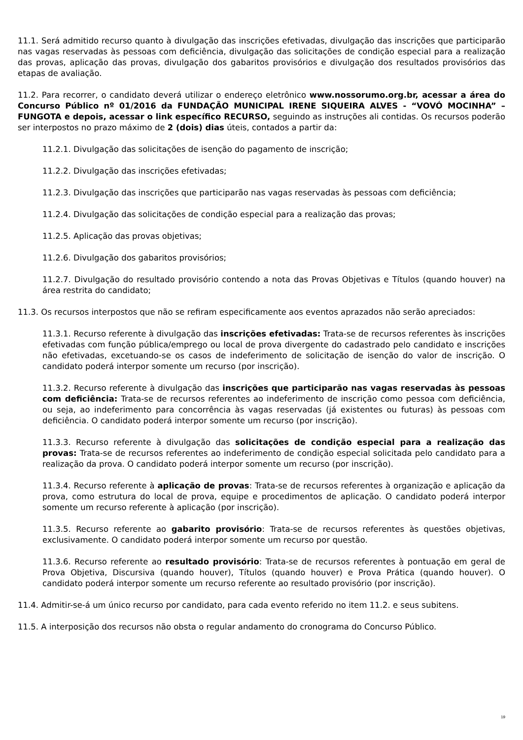11.1. Será admitido recurso quanto à divulgação das inscrições efetivadas, divulgação das inscrições que participarão nas vagas reservadas às pessoas com deficiência, divulgação das solicitações de condição especial para a realização das provas, aplicação das provas, divulgação dos gabaritos provisórios e divulgação dos resultados provisórios das etapas de avaliação.
11.2. Para recorrer, o candidato deverá utilizar o endereço eletrônico www.nossorumo.org.br, acessar a área do Concurso Público nº 01/2016 da FUNDAÇÃO MUNICIPAL IRENE SIQUEIRA ALVES - “VOVÓ MOCINHA” – FUNGOTA e depois, acessar o link específico RECURSO, seguindo as instruções ali contidas. Os recursos poderão ser interpostos no prazo máximo de 2 (dois) dias úteis, contados a partir da:
11.2.1. Divulgação das solicitações de isenção do pagamento de inscrição;
11.2.2. Divulgação das inscrições efetivadas;
11.2.3. Divulgação das inscrições que participarão nas vagas reservadas às pessoas com deficiência;
11.2.4. Divulgação das solicitações de condição especial para a realização das provas;
11.2.5. Aplicação das provas objetivas;
11.2.6. Divulgação dos gabaritos provisórios;
11.2.7. Divulgação do resultado provisório contendo a nota das Provas Objetivas e Títulos (quando houver) na área restrita do candidato;
11.3. Os recursos interpostos que não se refiram especificamente aos eventos aprazados não serão apreciados:
11.3.1. Recurso referente à divulgação das inscrições efetivadas: Trata-se de recursos referentes às inscrições efetivadas com função pública/emprego ou local de prova divergente do cadastrado pelo candidato e inscrições não efetivadas, excetuando-se os casos de indeferimento de solicitação de isenção do valor de inscrição. O candidato poderá interpor somente um recurso (por inscrição).
11.3.2. Recurso referente à divulgação das inscrições que participarão nas vagas reservadas às pessoas com deficiência: Trata-se de recursos referentes ao indeferimento de inscrição como pessoa com deficiência, ou seja, ao indeferimento para concorrência às vagas reservadas (já existentes ou futuras) às pessoas com deficiência. O candidato poderá interpor somente um recurso (por inscrição).
11.3.3. Recurso referente à divulgação das solicitações de condição especial para a realização das provas: Trata-se de recursos referentes ao indeferimento de condição especial solicitada pelo candidato para a realização da prova. O candidato poderá interpor somente um recurso (por inscrição).
11.3.4. Recurso referente à aplicação de provas: Trata-se de recursos referentes à organização e aplicação da prova, como estrutura do local de prova, equipe e procedimentos de aplicação. O candidato poderá interpor somente um recurso referente à aplicação (por inscrição).
11.3.5. Recurso referente ao gabarito provisório: Trata-se de recursos referentes às questões objetivas, exclusivamente. O candidato poderá interpor somente um recurso por questão.
11.3.6. Recurso referente ao resultado provisório: Trata-se de recursos referentes à pontuação em geral de Prova Objetiva, Discursiva (quando houver), Títulos (quando houver) e Prova Prática (quando houver). O candidato poderá interpor somente um recurso referente ao resultado provisório (por inscrição).
11.4. Admitir-se-á um único recurso por candidato, para cada evento referido no item 11.2. e seus subitens.
11.5. A interposição dos recursos não obsta o regular andamento do cronograma do Concurso Público.
19